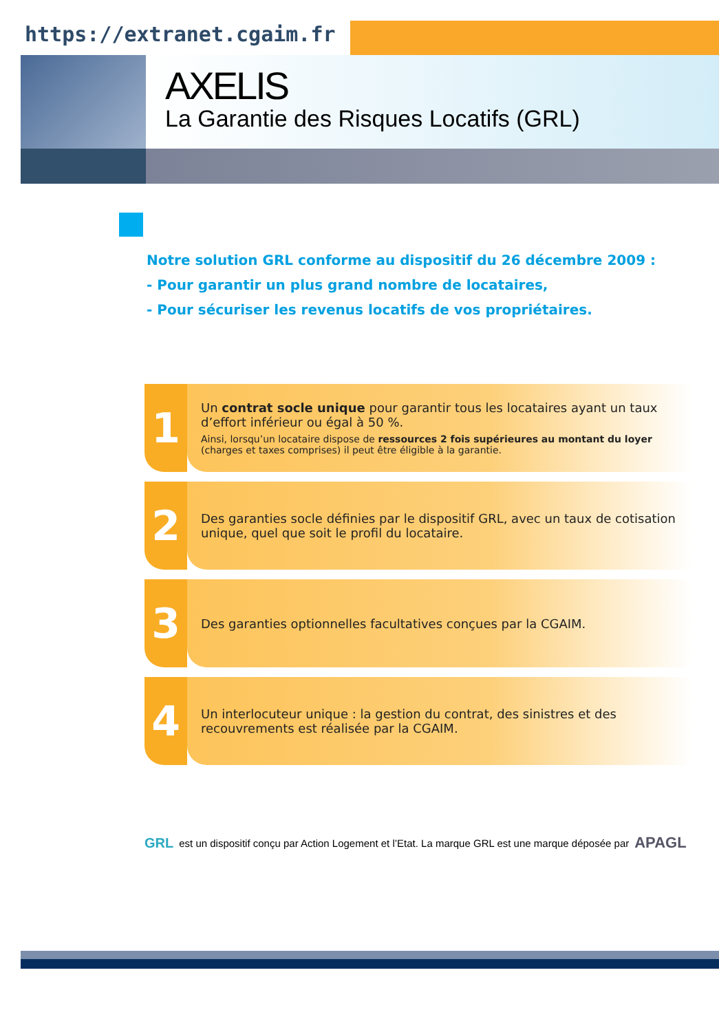https://extranet.cgaim.fr
AXELIS
La Garantie des Risques Locatifs (GRL)
Notre solution GRL conforme au dispositif du 26 décembre 2009 :
- Pour garantir un plus grand nombre de locataires,
- Pour sécuriser les revenus locatifs de vos propriétaires.
1
Un contrat socle unique pour garantir tous les locataires ayant un taux d’effort inférieur ou égal à 50 %.
Ainsi, lorsqu’un locataire dispose de ressources 2 fois supérieures au montant du loyer (charges et taxes comprises) il peut être éligible à la garantie.
2
Des garanties socle définies par le dispositif GRL, avec un taux de cotisation unique, quel que soit le profil du locataire.
3
Des garanties optionnelles facultatives conçues par la CGAIM.
4
Un interlocuteur unique : la gestion du contrat, des sinistres et des recouvrements est réalisée par la CGAIM.
GRL est un dispositif conçu par Action Logement et l’Etat. La marque GRL est une marque déposée par APAGL